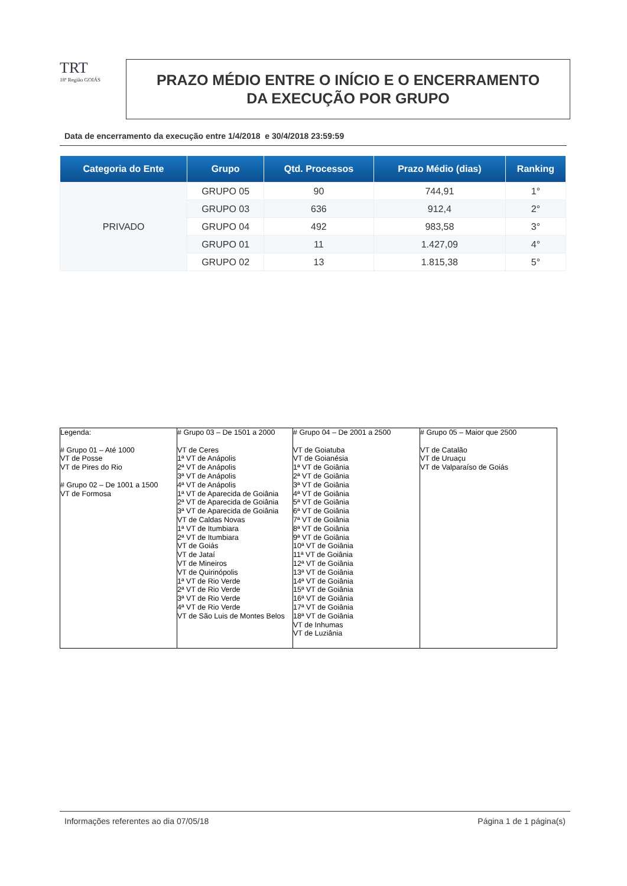TRT
18ª Região GOIÁS
PRAZO MÉDIO ENTRE O INÍCIO E O ENCERRAMENTO
DA EXECUÇÃO POR GRUPO
Data de encerramento da execução entre 1/4/2018 e 30/4/2018 23:59:59
| Categoria do Ente | Grupo | Qtd. Processos | Prazo Médio (dias) | Ranking |
| --- | --- | --- | --- | --- |
| PRIVADO | GRUPO 05 | 90 | 744,91 | 1° |
| | GRUPO 03 | 636 | 912,4 | 2° |
| | GRUPO 04 | 492 | 983,58 | 3° |
| | GRUPO 01 | 11 | 1.427,09 | 4° |
| | GRUPO 02 | 13 | 1.815,38 | 5° |
| Legenda: # Grupo 01 – Até 1000 VT de Posse VT de Pires do Rio # Grupo 02 – De 1001 a 1500 VT de Formosa | # Grupo 03 – De 1501 a 2000 VT de Ceres 1ª VT de Anápolis 2ª VT de Anápolis 3ª VT de Anápolis 4ª VT de Anápolis 1ª VT de Aparecida de Goiânia 2ª VT de Aparecida de Goiânia 3ª VT de Aparecida de Goiânia VT de Caldas Novas 1ª VT de Itumbiara 2ª VT de Itumbiara VT de Goiás VT de Jataí VT de Mineiros VT de Quirinópolis 1ª VT de Rio Verde 2ª VT de Rio Verde 3ª VT de Rio Verde 4ª VT de Rio Verde VT de São Luis de Montes Belos | # Grupo 04 – De 2001 a 2500 VT de Goiatuba VT de Goianésia 1ª VT de Goiânia 2ª VT de Goiânia 3ª VT de Goiânia 4ª VT de Goiânia 5ª VT de Goiânia 6ª VT de Goiânia 7ª VT de Goiânia 8ª VT de Goiânia 9ª VT de Goiânia 10ª VT de Goiânia 11ª VT de Goiânia 12ª VT de Goiânia 13ª VT de Goiânia 14ª VT de Goiânia 15ª VT de Goiânia 16ª VT de Goiânia 17ª VT de Goiânia 18ª VT de Goiânia VT de Inhumas VT de Luziânia | # Grupo 05 – Maior que 2500 VT de Catalão VT de Uruaçu VT de Valparaíso de Goiás |
Informações referentes ao dia 07/05/18 Página 1 de 1 página(s)